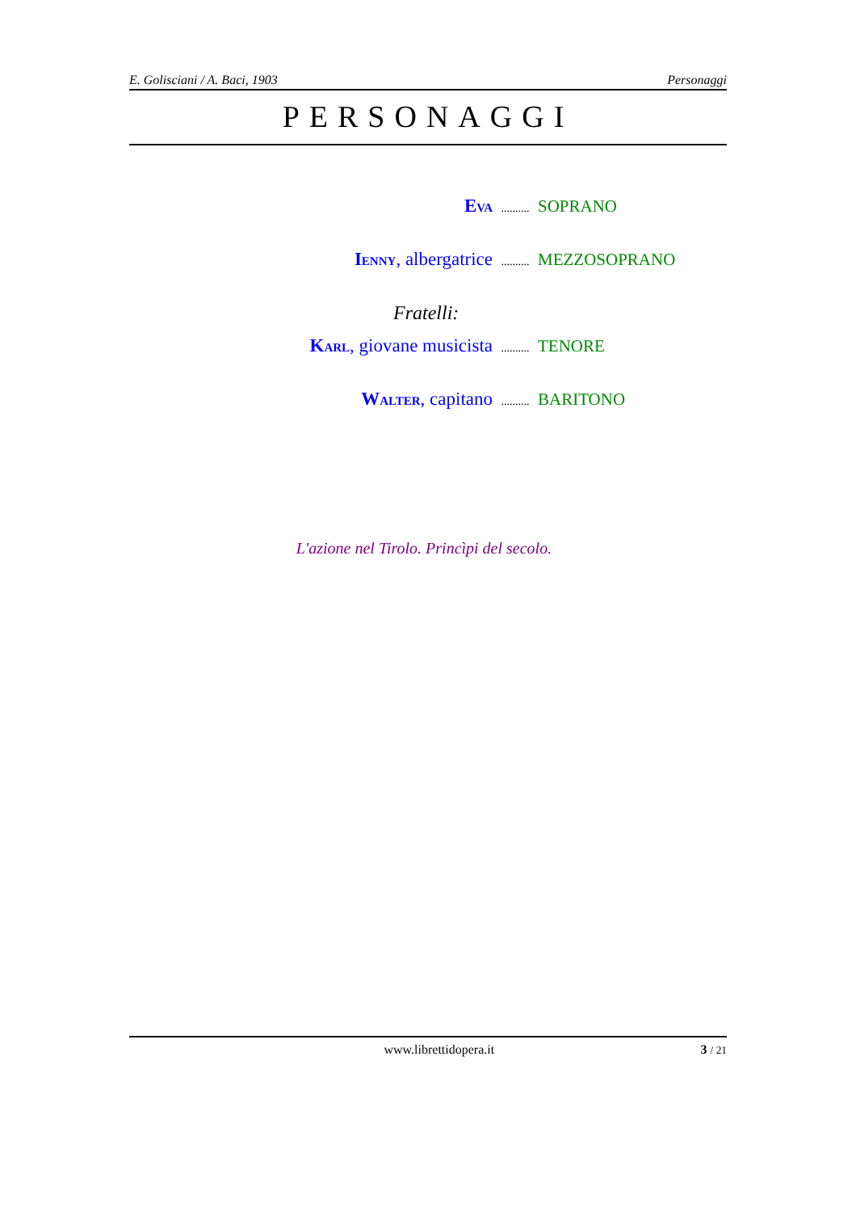E. Golisciani / A. Baci, 1903 Personaggi
PERSONAGGI
EVA.......... SOPRANO
IENNY, albergatrice.......... MEZZOSOPRANO
Fratelli:
KARL, giovane musicista.......... TENORE
WALTER, capitano.......... BARITONO
L'azione nel Tirolo. Princìpi del secolo.
www.librettidopera.it 3 / 21